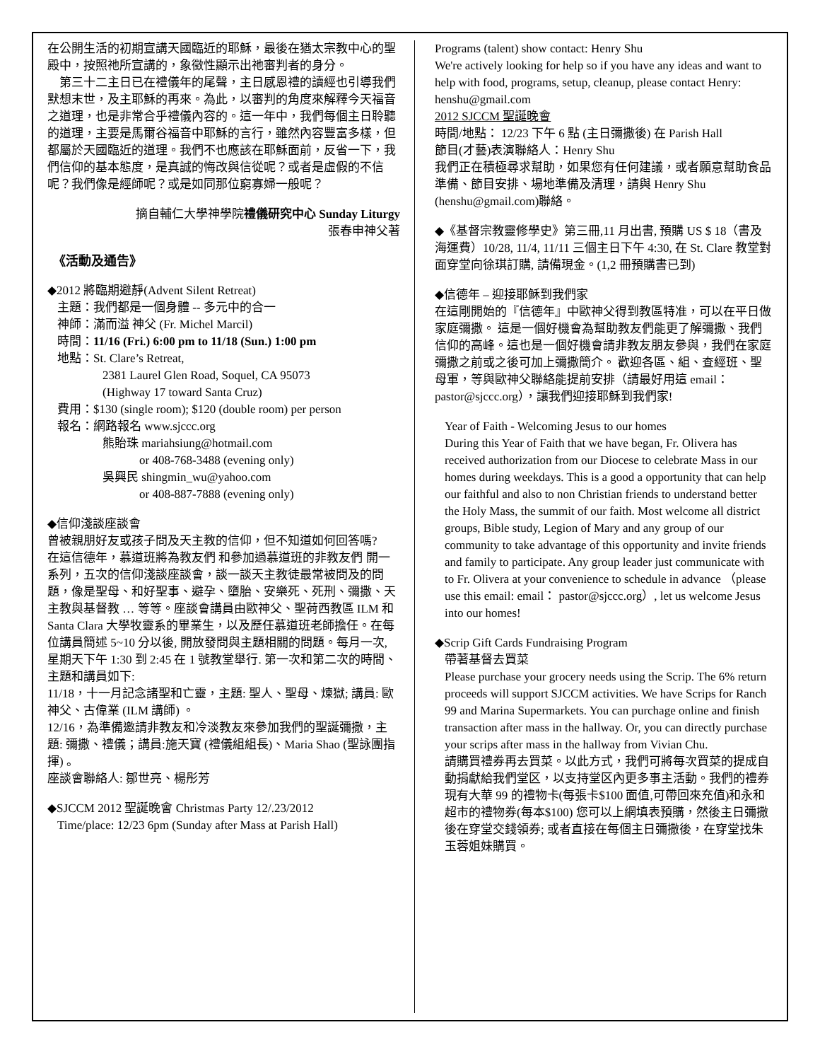在公開生活的初期宣講天國臨近的耶穌，最後在猶太宗教中心的聖殿中，按照祂所宣講的，象徵性顯示出祂審判者的身分。
　第三十二主日已在禮儀年的尾聲，主日感恩禮的讀經也引導我們默想末世，及主耶穌的再來。為此，以審判的角度來解釋今天福音之道理，也是非常合乎禮儀內容的。這一年中，我們每個主日聆聽的道理，主要是馬爾谷福音中耶穌的言行，雖然內容豐富多樣，但都屬於天國臨近的道理。我們不也應該在耶穌面前，反省一下，我們信仰的基本態度，是真誠的悔改與信從呢？或者是虛假的不信呢？我們像是經師呢？或是如同那位窮寡婦一般呢？
摘自輔仁大學神學院禮儀研究中心 Sunday Liturgy
張春申神父著
《活動及通告》
◆2012 將臨期避靜(Advent Silent Retreat)
主題：我們都是一個身體 -- 多元中的合一
神師：滿而溢 神父 (Fr. Michel Marcil)
時間：11/16 (Fri.) 6:00 pm to 11/18 (Sun.) 1:00 pm
地點：St. Clare’s Retreat,
2381 Laurel Glen Road, Soquel, CA 95073
(Highway 17 toward Santa Cruz)
費用：$130 (single room); $120 (double room) per person
報名：網路報名 www.sjccc.org
熊貽珠 mariahsiung@hotmail.com
or 408-768-3488 (evening only)
吳興民 shingmin_wu@yahoo.com
or 408-887-7888 (evening only)
◆信仰淺談座談會
曾被親朋好友或孩子問及天主教的信仰，但不知道如何回答嗎?
在這信德年，慕道班將為教友們 和參加過慕道班的非教友們 開一系列，五次的信仰淺談座談會，談一談天主教徒最常被問及的問題，像是聖母、和好聖事、避孕、墮胎、安樂死、死刑、彌撒、天主教與基督教 … 等等。座談會講員由歐神父、聖荷西教區 ILM 和 Santa Clara 大學牧靈系的畢業生，以及歷任慕道班老師擔任。在每位講員簡述 5~10 分以後, 開放發問與主題相關的問題。每月一次, 星期天下午 1:30 到 2:45 在 1 號教堂舉行. 第一次和第二次的時間、主題和講員如下:
11/18，十一月記念諸聖和亡靈，主題: 聖人、聖母、煉獄; 講員: 歐神父、古偉業 (ILM 講師) 。
12/16，為準備邀請非教友和冷淡教友來參加我們的聖誕彌撒，主題: 彌撒、禮儀；講員:施天寶 (禮儀組組長)、Maria Shao (聖詠團指揮) 。
座談會聯絡人: 鄒世亮、楊彤芳
◆SJCCM 2012 聖誕晚會 Christmas Party 12/.23/2012
Time/place: 12/23 6pm (Sunday after Mass at Parish Hall)
Programs (talent) show contact: Henry Shu
We're actively looking for help so if you have any ideas and want to help with food, programs, setup, cleanup, please contact Henry: henshu@gmail.com
2012 SJCCM 聖誕晚會
時間/地點： 12/23 下午 6 點 (主日彌撒後) 在 Parish Hall
節目(才藝)表演聯絡人：Henry Shu
我們正在積極尋求幫助，如果您有任何建議，或者願意幫助食品準備、節目安排、場地準備及清理，請與 Henry Shu (henshu@gmail.com)聯絡。
◆《基督宗教靈修學史》第三冊,11 月出書, 預購 US $ 18（書及海運費）10/28, 11/4, 11/11 三個主日下午 4:30, 在 St. Clare 教堂對面穿堂向徐琪訂購, 請備現金。(1,2 冊預購書已到)
◆信德年 – 迎接耶穌到我們家
在這剛開始的『信德年』中歐神父得到教區特准，可以在平日做家庭彌撒。 這是一個好機會為幫助教友們能更了解彌撒、我們信仰的高峰。這也是一個好機會請非教友朋友參與，我們在家庭彌撒之前或之後可加上彌撒簡介。 歡迎各區、組、查經班、聖母軍，等與歐神父聯絡能提前安排（請最好用這 email：pastor@sjccc.org），讓我們迎接耶穌到我們家!
Year of Faith - Welcoming Jesus to our homes
During this Year of Faith that we have began, Fr. Olivera has received authorization from our Diocese to celebrate Mass in our homes during weekdays. This is a good a opportunity that can help our faithful and also to non Christian friends to understand better the Holy Mass, the summit of our faith. Most welcome all district groups, Bible study, Legion of Mary and any group of our community to take advantage of this opportunity and invite friends and family to participate. Any group leader just communicate with to Fr. Olivera at your convenience to schedule in advance （please use this email: email： pastor@sjccc.org）, let us welcome Jesus into our homes!
◆Scrip Gift Cards Fundraising Program
帶著基督去買菜
Please purchase your grocery needs using the Scrip. The 6% return proceeds will support SJCCM activities. We have Scrips for Ranch 99 and Marina Supermarkets. You can purchage online and finish transaction after mass in the hallway. Or, you can directly purchase your scrips after mass in the hallway from Vivian Chu.
請購買禮券再去買菜。以此方式，我們可將每次買菜的提成自動捐獻給我們堂区，以支持堂区內更多事主活動。我們的禮券現有大華 99 的禮物卡(每張卡$100 面值,可帶回來充值)和永和超市的禮物券(每本$100) 您可以上網填表預購，然後主日彌撒後在穿堂交錢領券; 或者直接在每個主日彌撒後，在穿堂找朱玉蓉姐妹購買。